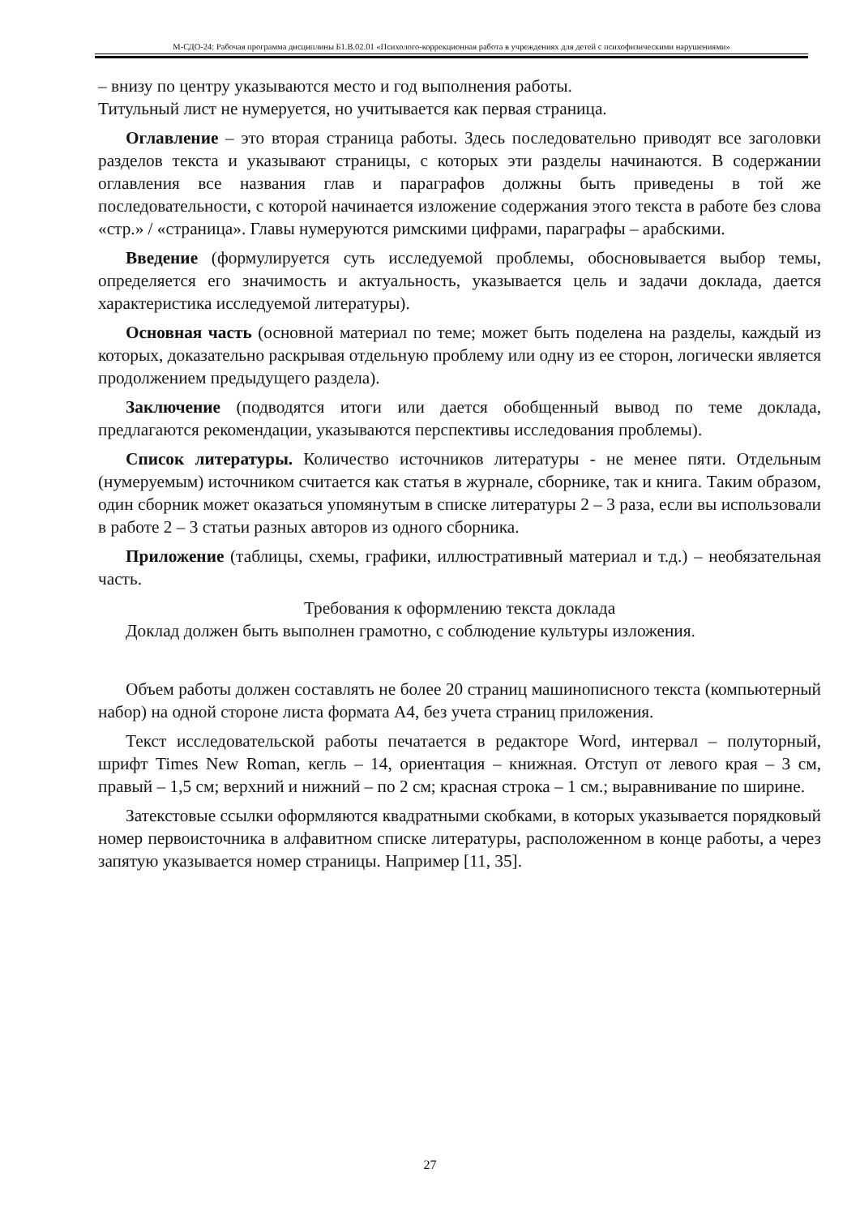М-СДО-24: Рабочая программа дисциплины Б1.В.02.01 «Психолого-коррекционная работа в учреждениях для детей с психофизическими нарушениями»
– внизу по центру указываются место и год выполнения работы.
Титульный лист не нумеруется, но учитывается как первая страница.
Оглавление – это вторая страница работы. Здесь последовательно приводят все заголовки разделов текста и указывают страницы, с которых эти разделы начинаются. В содержании оглавления все названия глав и параграфов должны быть приведены в той же последовательности, с которой начинается изложение содержания этого текста в работе без слова «стр.» / «страница». Главы нумеруются римскими цифрами, параграфы – арабскими.
Введение (формулируется суть исследуемой проблемы, обосновывается выбор темы, определяется его значимость и актуальность, указывается цель и задачи доклада, дается характеристика исследуемой литературы).
Основная часть (основной материал по теме; может быть поделена на разделы, каждый из которых, доказательно раскрывая отдельную проблему или одну из ее сторон, логически является продолжением предыдущего раздела).
Заключение (подводятся итоги или дается обобщенный вывод по теме доклада, предлагаются рекомендации, указываются перспективы исследования проблемы).
Список литературы. Количество источников литературы - не менее пяти. Отдельным (нумеруемым) источником считается как статья в журнале, сборнике, так и книга. Таким образом, один сборник может оказаться упомянутым в списке литературы 2 – 3 раза, если вы использовали в работе 2 – 3 статьи разных авторов из одного сборника.
Приложение (таблицы, схемы, графики, иллюстративный материал и т.д.) – необязательная часть.
Требования к оформлению текста доклада
Доклад должен быть выполнен грамотно, с соблюдение культуры изложения.
Объем работы должен составлять не более 20 страниц машинописного текста (компьютерный набор) на одной стороне листа формата А4, без учета страниц приложения.
Текст исследовательской работы печатается в редакторе Word, интервал – полуторный, шрифт Times New Roman, кегль – 14, ориентация – книжная. Отступ от левого края – 3 см, правый – 1,5 см; верхний и нижний – по 2 см; красная строка – 1 см.; выравнивание по ширине.
Затекстовые ссылки оформляются квадратными скобками, в которых указывается порядковый номер первоисточника в алфавитном списке литературы, расположенном в конце работы, а через запятую указывается номер страницы. Например [11, 35].
27